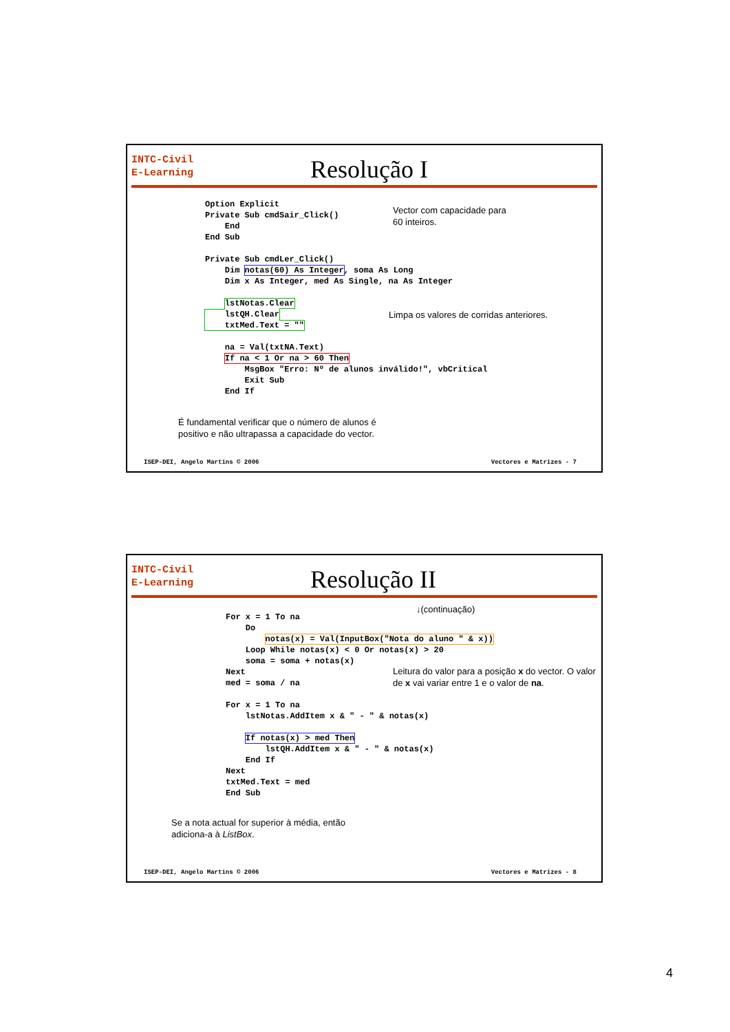INTC-Civil
E-Learning
Resolução I
Option Explicit
Private Sub cmdSair_Click()
    End
End Sub

Private Sub cmdLer_Click()
    Dim notas(60) As Integer, soma As Long
    Dim x As Integer, med As Single, na As Integer

    lstNotas.Clear
    lstQH.Clear
    txtMed.Text = ""

    na = Val(txtNA.Text)
    If na < 1 Or na > 60 Then
        MsgBox "Erro: Nº de alunos inválido!", vbCritical
        Exit Sub
    End If
Vector com capacidade para
60 inteiros.
Limpa os valores de corridas anteriores.
É fundamental verificar que o número de alunos é
positivo e não ultrapassa a capacidade do vector.
ISEP-DEI, Angelo Martins © 2006 Vectores e Matrizes - 7
INTC-Civil
E-Learning
Resolução II
↓(continuação)
For x = 1 To na
    Do
        notas(x) = Val(InputBox("Nota do aluno " & x))
    Loop While notas(x) < 0 Or notas(x) > 20
    soma = soma + notas(x)
Next
med = soma / na

For x = 1 To na
    lstNotas.AddItem x & " - " & notas(x)

    If notas(x) > med Then
        lstQH.AddItem x & " - " & notas(x)
    End If
Next
txtMed.Text = med
End Sub
Leitura do valor para a posição x do vector. O valor
de x vai variar entre 1 e o valor de na.
Se a nota actual for superior à média, então
adiciona-a à ListBox.
ISEP-DEI, Angelo Martins © 2006 Vectores e Matrizes - 8
4